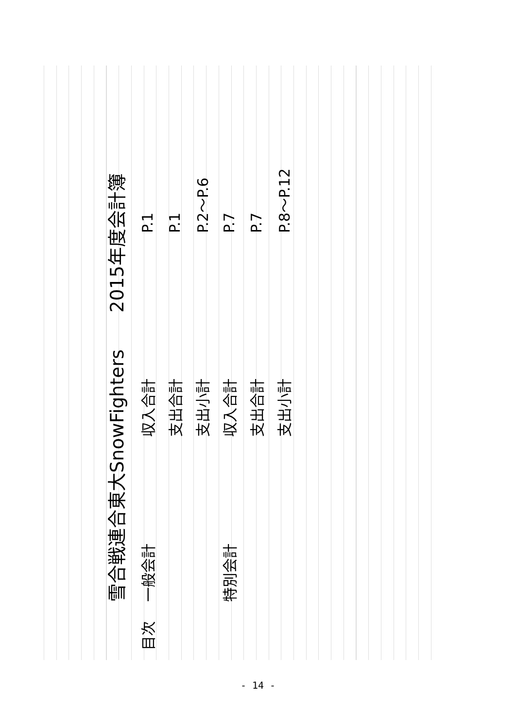雪合戦連合東大SnowFighters　　2015年度会計簿
| 目次 | 一般会計 | 収入合計 | P.1 |
| | | 支出合計 | P.1 |
| | | 支出小計 | P.2～P.6 |
| | 特別会計 | 収入合計 | P.7 |
| | | 支出合計 | P.7 |
| | | 支出小計 | P.8～P.12 |
- 14 -